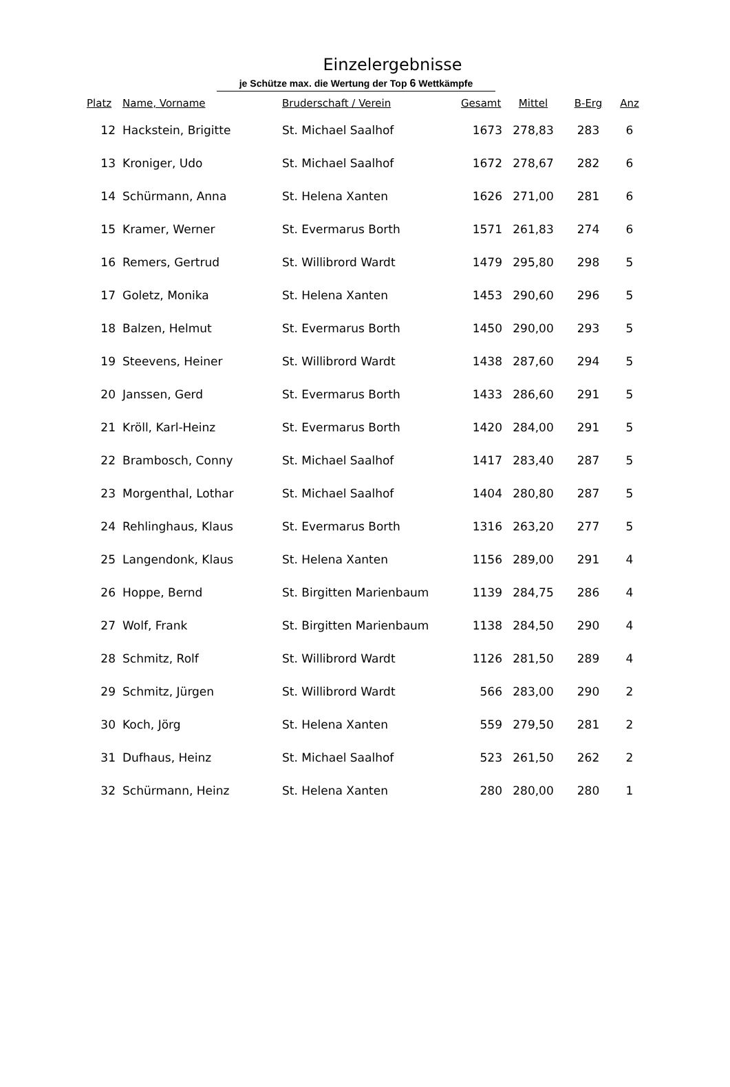Einzelergebnisse
je Schütze max. die Wertung der Top 6 Wettkämpfe
| Platz | Name, Vorname | Bruderschaft / Verein | Gesamt | Mittel | B-Erg | Anz |
| --- | --- | --- | --- | --- | --- | --- |
| 12 | Hackstein, Brigitte | St. Michael Saalhof | 1673 | 278,83 | 283 | 6 |
| 13 | Kroniger, Udo | St. Michael Saalhof | 1672 | 278,67 | 282 | 6 |
| 14 | Schürmann, Anna | St. Helena Xanten | 1626 | 271,00 | 281 | 6 |
| 15 | Kramer, Werner | St. Evermarus Borth | 1571 | 261,83 | 274 | 6 |
| 16 | Remers, Gertrud | St. Willibrord Wardt | 1479 | 295,80 | 298 | 5 |
| 17 | Goletz, Monika | St. Helena Xanten | 1453 | 290,60 | 296 | 5 |
| 18 | Balzen, Helmut | St. Evermarus Borth | 1450 | 290,00 | 293 | 5 |
| 19 | Steevens, Heiner | St. Willibrord Wardt | 1438 | 287,60 | 294 | 5 |
| 20 | Janssen, Gerd | St. Evermarus Borth | 1433 | 286,60 | 291 | 5 |
| 21 | Kröll, Karl-Heinz | St. Evermarus Borth | 1420 | 284,00 | 291 | 5 |
| 22 | Brambosch, Conny | St. Michael Saalhof | 1417 | 283,40 | 287 | 5 |
| 23 | Morgenthal, Lothar | St. Michael Saalhof | 1404 | 280,80 | 287 | 5 |
| 24 | Rehlinghaus, Klaus | St. Evermarus Borth | 1316 | 263,20 | 277 | 5 |
| 25 | Langendonk, Klaus | St. Helena Xanten | 1156 | 289,00 | 291 | 4 |
| 26 | Hoppe, Bernd | St. Birgitten Marienbaum | 1139 | 284,75 | 286 | 4 |
| 27 | Wolf, Frank | St. Birgitten Marienbaum | 1138 | 284,50 | 290 | 4 |
| 28 | Schmitz, Rolf | St. Willibrord Wardt | 1126 | 281,50 | 289 | 4 |
| 29 | Schmitz, Jürgen | St. Willibrord Wardt | 566 | 283,00 | 290 | 2 |
| 30 | Koch, Jörg | St. Helena Xanten | 559 | 279,50 | 281 | 2 |
| 31 | Dufhaus, Heinz | St. Michael Saalhof | 523 | 261,50 | 262 | 2 |
| 32 | Schürmann, Heinz | St. Helena Xanten | 280 | 280,00 | 280 | 1 |